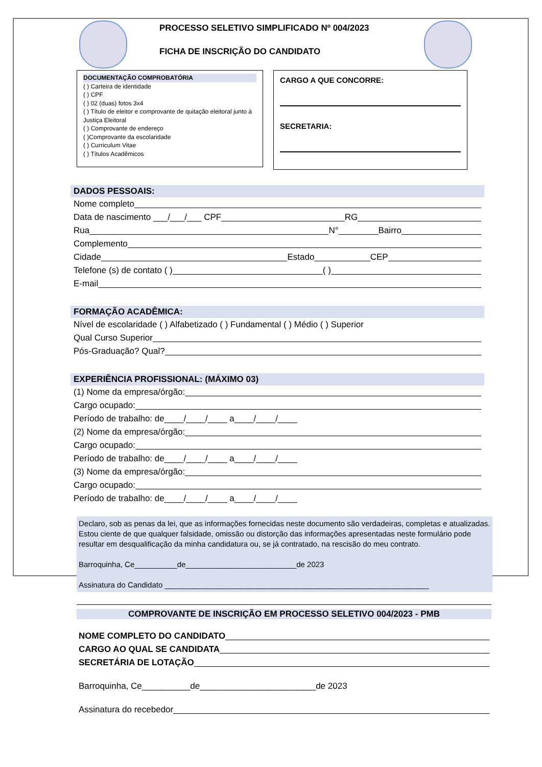PROCESSO SELETIVO SIMPLIFICADO Nº 004/2023
FICHA DE INSCRIÇÃO DO CANDIDATO
DOCUMENTAÇÃO COMPROBATÓRIA
( ) Carteira de identidade
( ) CPF
( ) 02 (duas) fotos 3x4
( ) Título de eleitor e comprovante de quitação eleitoral junto à Justiça Eleitoral
( ) Comprovante de endereço
( )Comprovante da escolaridade
( ) Curriculum Vitae
( ) Títulos Acadêmicos
CARGO A QUE CONCORRE:
SECRETARIA:
DADOS PESSOAIS:
Nome completo
Data de nascimento ___/___/___ CPF RG
Rua N° Bairro
Complemento
Cidade Estado CEP
Telefone (s) de contato ( ) ( )
E-mail
FORMAÇÃO ACADÊMICA:
Nível de escolaridade ( ) Alfabetizado ( ) Fundamental ( ) Médio ( ) Superior
Qual Curso Superior
Pós-Graduação? Qual?
EXPERIÊNCIA PROFISSIONAL: (MÁXIMO 03)
(1) Nome da empresa/órgão:
Cargo ocupado:
Período de trabalho: de____/____/____ a____/____/____
(2) Nome da empresa/órgão:
Cargo ocupado:
Período de trabalho: de____/____/____ a____/____/____
(3) Nome da empresa/órgão:
Cargo ocupado:
Período de trabalho: de____/____/____ a____/____/____
Declaro, sob as penas da lei, que as informações fornecidas neste documento são verdadeiras, completas e atualizadas. Estou ciente de que qualquer falsidade, omissão ou distorção das informações apresentadas neste formulário pode resultar em desqualificação da minha candidatura ou, se já contratado, na rescisão do meu contrato.
Barroquinha, Ce__________de__________________________de 2023
Assinatura do Candidato ______________________________________________________________
COMPROVANTE DE INSCRIÇÃO EM PROCESSO SELETIVO 004/2023 - PMB
NOME COMPLETO DO CANDIDATO
CARGO AO QUAL SE CANDIDATA
SECRETÁRIA DE LOTAÇÃO
Barroquinha, Ce__________de________________________de 2023
Assinatura do recebedor